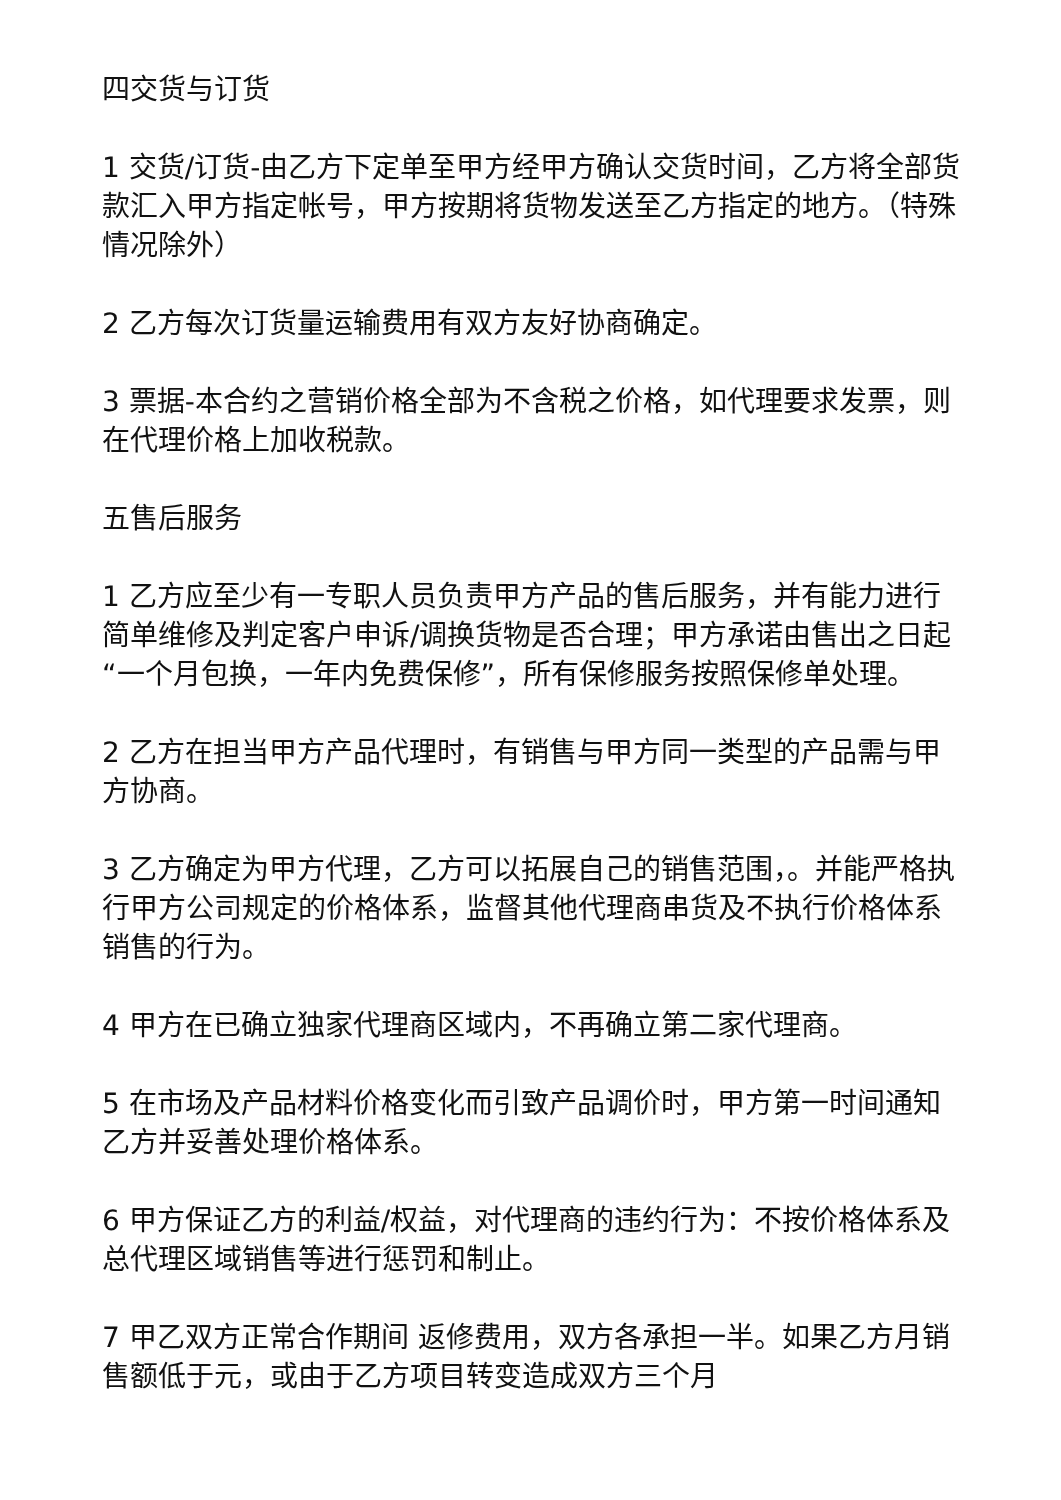四交货与订货
1 交货/订货-由乙方下定单至甲方经甲方确认交货时间，乙方将全部货款汇入甲方指定帐号，甲方按期将货物发送至乙方指定的地方。（特殊情况除外）
2 乙方每次订货量运输费用有双方友好协商确定。
3 票据-本合约之营销价格全部为不含税之价格，如代理要求发票，则在代理价格上加收税款。
五售后服务
1 乙方应至少有一专职人员负责甲方产品的售后服务，并有能力进行简单维修及判定客户申诉/调换货物是否合理；甲方承诺由售出之日起“一个月包换，一年内免费保修”，所有保修服务按照保修单处理。
2 乙方在担当甲方产品代理时，有销售与甲方同一类型的产品需与甲方协商。
3 乙方确定为甲方代理，乙方可以拓展自己的销售范围，。并能严格执行甲方公司规定的价格体系，监督其他代理商串货及不执行价格体系销售的行为。
4 甲方在已确立独家代理商区域内，不再确立第二家代理商。
5 在市场及产品材料价格变化而引致产品调价时，甲方第一时间通知乙方并妥善处理价格体系。
6 甲方保证乙方的利益/权益，对代理商的违约行为：不按价格体系及总代理区域销售等进行惩罚和制止。
7 甲乙双方正常合作期间 返修费用，双方各承担一半。如果乙方月销售额低于元，或由于乙方项目转变造成双方三个月